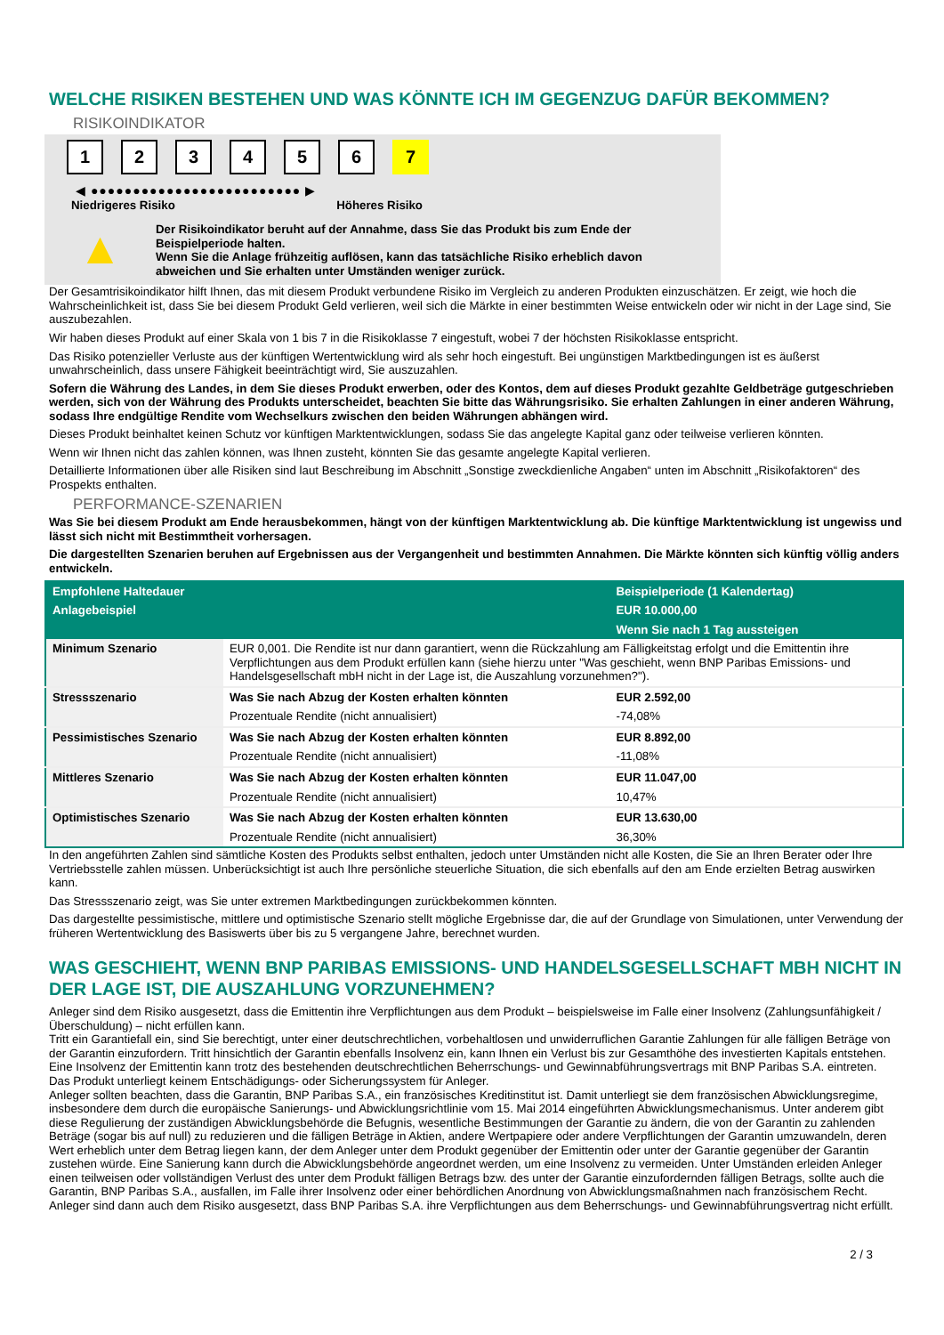WELCHE RISIKEN BESTEHEN UND WAS KÖNNTE ICH IM GEGENZUG DAFÜR BEKOMMEN?
RISIKOINDIKATOR
1 2 3 4 5 6 7
◀ ●●●●●●●●●●●●●●●●●●●●●●●●● ▶
Niedrigeres Risiko Höheres Risiko
▲
Der Risikoindikator beruht auf der Annahme, dass Sie das Produkt bis zum Ende der Beispielperiode halten.
Wenn Sie die Anlage frühzeitig auflösen, kann das tatsächliche Risiko erheblich davon abweichen und Sie erhalten unter Umständen weniger zurück.
Der Gesamtrisikoindikator hilft Ihnen, das mit diesem Produkt verbundene Risiko im Vergleich zu anderen Produkten einzuschätzen. Er zeigt, wie hoch die Wahrscheinlichkeit ist, dass Sie bei diesem Produkt Geld verlieren, weil sich die Märkte in einer bestimmten Weise entwickeln oder wir nicht in der Lage sind, Sie auszubezahlen.
Wir haben dieses Produkt auf einer Skala von 1 bis 7 in die Risikoklasse 7 eingestuft, wobei 7 der höchsten Risikoklasse entspricht.
Das Risiko potenzieller Verluste aus der künftigen Wertentwicklung wird als sehr hoch eingestuft. Bei ungünstigen Marktbedingungen ist es äußerst unwahrscheinlich, dass unsere Fähigkeit beeinträchtigt wird, Sie auszuzahlen.
Sofern die Währung des Landes, in dem Sie dieses Produkt erwerben, oder des Kontos, dem auf dieses Produkt gezahlte Geldbeträge gutgeschrieben werden, sich von der Währung des Produkts unterscheidet, beachten Sie bitte das Währungsrisiko. Sie erhalten Zahlungen in einer anderen Währung, sodass Ihre endgültige Rendite vom Wechselkurs zwischen den beiden Währungen abhängen wird.
Dieses Produkt beinhaltet keinen Schutz vor künftigen Marktentwicklungen, sodass Sie das angelegte Kapital ganz oder teilweise verlieren könnten.
Wenn wir Ihnen nicht das zahlen können, was Ihnen zusteht, könnten Sie das gesamte angelegte Kapital verlieren.
Detaillierte Informationen über alle Risiken sind laut Beschreibung im Abschnitt „Sonstige zweckdienliche Angaben“ unten im Abschnitt „Risikofaktoren“ des Prospekts enthalten.
PERFORMANCE-SZENARIEN
Was Sie bei diesem Produkt am Ende herausbekommen, hängt von der künftigen Marktentwicklung ab. Die künftige Marktentwicklung ist ungewiss und lässt sich nicht mit Bestimmtheit vorhersagen.
Die dargestellten Szenarien beruhen auf Ergebnissen aus der Vergangenheit und bestimmten Annahmen. Die Märkte könnten sich künftig völlig anders entwickeln.
| Empfohlene Haltedauer | | Beispielperiode (1 Kalendertag) |
| --- | --- | --- |
| Anlagebeispiel | | EUR 10.000,00 |
| | | Wenn Sie nach 1 Tag aussteigen |
| Minimum Szenario | EUR 0,001. Die Rendite ist nur dann garantiert, wenn die Rückzahlung am Fälligkeitstag erfolgt und die Emittentin ihre Verpflichtungen aus dem Produkt erfüllen kann (siehe hierzu unter "Was geschieht, wenn BNP Paribas Emissions- und Handelsgesellschaft mbH nicht in der Lage ist, die Auszahlung vorzunehmen?"). | |
| Stressszenario | Was Sie nach Abzug der Kosten erhalten könnten | EUR 2.592,00 |
| | Prozentuale Rendite (nicht annualisiert) | -74,08% |
| Pessimistisches Szenario | Was Sie nach Abzug der Kosten erhalten könnten | EUR 8.892,00 |
| | Prozentuale Rendite (nicht annualisiert) | -11,08% |
| Mittleres Szenario | Was Sie nach Abzug der Kosten erhalten könnten | EUR 11.047,00 |
| | Prozentuale Rendite (nicht annualisiert) | 10,47% |
| Optimistisches Szenario | Was Sie nach Abzug der Kosten erhalten könnten | EUR 13.630,00 |
| | Prozentuale Rendite (nicht annualisiert) | 36,30% |
In den angeführten Zahlen sind sämtliche Kosten des Produkts selbst enthalten, jedoch unter Umständen nicht alle Kosten, die Sie an Ihren Berater oder Ihre Vertriebsstelle zahlen müssen. Unberücksichtigt ist auch Ihre persönliche steuerliche Situation, die sich ebenfalls auf den am Ende erzielten Betrag auswirken kann.
Das Stressszenario zeigt, was Sie unter extremen Marktbedingungen zurückbekommen könnten.
Das dargestellte pessimistische, mittlere und optimistische Szenario stellt mögliche Ergebnisse dar, die auf der Grundlage von Simulationen, unter Verwendung der früheren Wertentwicklung des Basiswerts über bis zu 5 vergangene Jahre, berechnet wurden.
WAS GESCHIEHT, WENN BNP PARIBAS EMISSIONS- UND HANDELSGESELLSCHAFT MBH NICHT IN DER LAGE IST, DIE AUSZAHLUNG VORZUNEHMEN?
Anleger sind dem Risiko ausgesetzt, dass die Emittentin ihre Verpflichtungen aus dem Produkt – beispielsweise im Falle einer Insolvenz (Zahlungsunfähigkeit / Überschuldung) – nicht erfüllen kann.
Tritt ein Garantiefall ein, sind Sie berechtigt, unter einer deutschrechtlichen, vorbehaltlosen und unwiderruflichen Garantie Zahlungen für alle fälligen Beträge von der Garantin einzufordern. Tritt hinsichtlich der Garantin ebenfalls Insolvenz ein, kann Ihnen ein Verlust bis zur Gesamthöhe des investierten Kapitals entstehen. Eine Insolvenz der Emittentin kann trotz des bestehenden deutschrechtlichen Beherrschungs- und Gewinnabführungsvertrags mit BNP Paribas S.A. eintreten.
Das Produkt unterliegt keinem Entschädigungs- oder Sicherungssystem für Anleger.
Anleger sollten beachten, dass die Garantin, BNP Paribas S.A., ein französisches Kreditinstitut ist. Damit unterliegt sie dem französischen Abwicklungsregime, insbesondere dem durch die europäische Sanierungs- und Abwicklungsrichtlinie vom 15. Mai 2014 eingeführten Abwicklungsmechanismus. Unter anderem gibt diese Regulierung der zuständigen Abwicklungsbehörde die Befugnis, wesentliche Bestimmungen der Garantie zu ändern, die von der Garantin zu zahlenden Beträge (sogar bis auf null) zu reduzieren und die fälligen Beträge in Aktien, andere Wertpapiere oder andere Verpflichtungen der Garantin umzuwandeln, deren Wert erheblich unter dem Betrag liegen kann, der dem Anleger unter dem Produkt gegenüber der Emittentin oder unter der Garantie gegenüber der Garantin zustehen würde. Eine Sanierung kann durch die Abwicklungsbehörde angeordnet werden, um eine Insolvenz zu vermeiden. Unter Umständen erleiden Anleger einen teilweisen oder vollständigen Verlust des unter dem Produkt fälligen Betrags bzw. des unter der Garantie einzufordernden fälligen Betrags, sollte auch die Garantin, BNP Paribas S.A., ausfallen, im Falle ihrer Insolvenz oder einer behördlichen Anordnung von Abwicklungsmaßnahmen nach französischem Recht. Anleger sind dann auch dem Risiko ausgesetzt, dass BNP Paribas S.A. ihre Verpflichtungen aus dem Beherrschungs- und Gewinnabführungsvertrag nicht erfüllt.
2 / 3